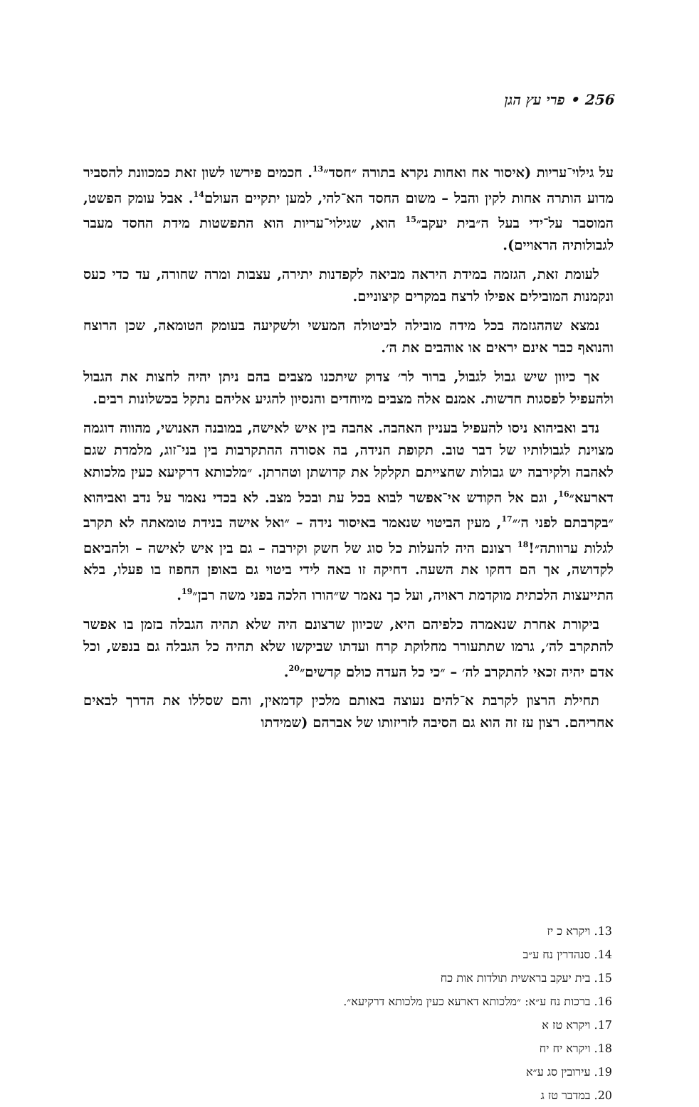256 • פרי עץ הגן
על גילוי־עריות (איסור אח ואחות נקרא בתורה ״חסד״<sup>13</sup>. חכמים פירשו לשון זאת כמכוונת להסביר מדוע הותרה אחות לקין והבל – משום החסד הא־להי, למען יתקיים העולם<sup>14</sup>. אבל עומק הפשט, המוסבר על־ידי בעל ה״בית יעקב״<sup>15</sup> הוא, שגילוי־עריות הוא התפשטות מידת החסד מעבר לגבולותיה הראויים).
לעומת זאת, הגזמה במידת היראה מביאה לקפדנות יתירה, עצבות ומרה שחורה, עד כדי כעס ונקמנות המובילים אפילו לרצח במקרים קיצוניים.
נמצא שההגזמה בכל מידה מובילה לביטולה המעשי ולשקיעה בעומק הטומאה, שכן הרוצח והנואף כבר אינם יראים או אוהבים את ה׳.
אך כיוון שיש גבול לגבול, ברור לר׳ צדוק שיתכנו מצבים בהם ניתן יהיה לחצות את הגבול ולהעפיל לפסגות חדשות. אמנם אלה מצבים מיוחדים והנסיון להגיע אליהם נתקל בכשלונות רבים.
נדב ואביהוא ניסו להעפיל בעניין האהבה. אהבה בין איש לאישה, במובנה האנושי, מהווה דוגמה מצוינת לגבולותיו של דבר טוב. תקופת הנידה, בה אסורה ההתקרבות בין בני־זוג, מלמדת שגם לאהבה ולקירבה יש גבולות שחצייתם תקלקל את קדושתן וטהרתן. ״מלכותא דרקיעא כעין מלכותא דארעא״<sup>16</sup>, וגם אל הקודש אי־אפשר לבוא בכל עת ובכל מצב. לא בכדי נאמר על נדב ואביהוא ״בקרבתם לפני ה׳״<sup>17</sup>, מעין הביטוי שנאמר באיסור נידה – ״ואל אישה בנידת טומאתה לא תקרב לגלות ערוותה״!<sup>18</sup> רצונם היה להעלות כל סוג של חשק וקירבה – גם בין איש לאישה – ולהביאם לקדושה, אך הם דחקו את השעה. דחיקה זו באה לידי ביטוי גם באופן החפוז בו פעלו, בלא התייעצות הלכתית מוקדמת ראויה, ועל כך נאמר ש״הורו הלכה בפני משה רבן״<sup>19</sup>.
ביקורת אחרת שנאמרה כלפיהם היא, שכיוון שרצונם היה שלא תהיה הגבלה בזמן בו אפשר להתקרב לה׳, גרמו שתתעורר מחלוקת קרח ועדתו שביקשו שלא תהיה כל הגבלה גם בנפש, וכל אדם יהיה זכאי להתקרב לה׳ – ״כי כל העדה כולם קדשים״<sup>20</sup>.
תחילת הרצון לקרבת א־להים נעוצה באותם מלכין קדמאין, והם שסללו את הדרך לבאים אחריהם. רצון עז זה הוא גם הסיבה לזריזותו של אברהם (שמידתו
13. ויקרא כ יז
14. סנהדרין נח ע״ב
15. בית יעקב בראשית תולדות אות כח
16. ברכות נח ע״א: ״מלכותא דארעא כעין מלכותא דרקיעא״.
17. ויקרא טז א
18. ויקרא יח יח
19. עירובין סג ע״א
20. במדבר טז ג